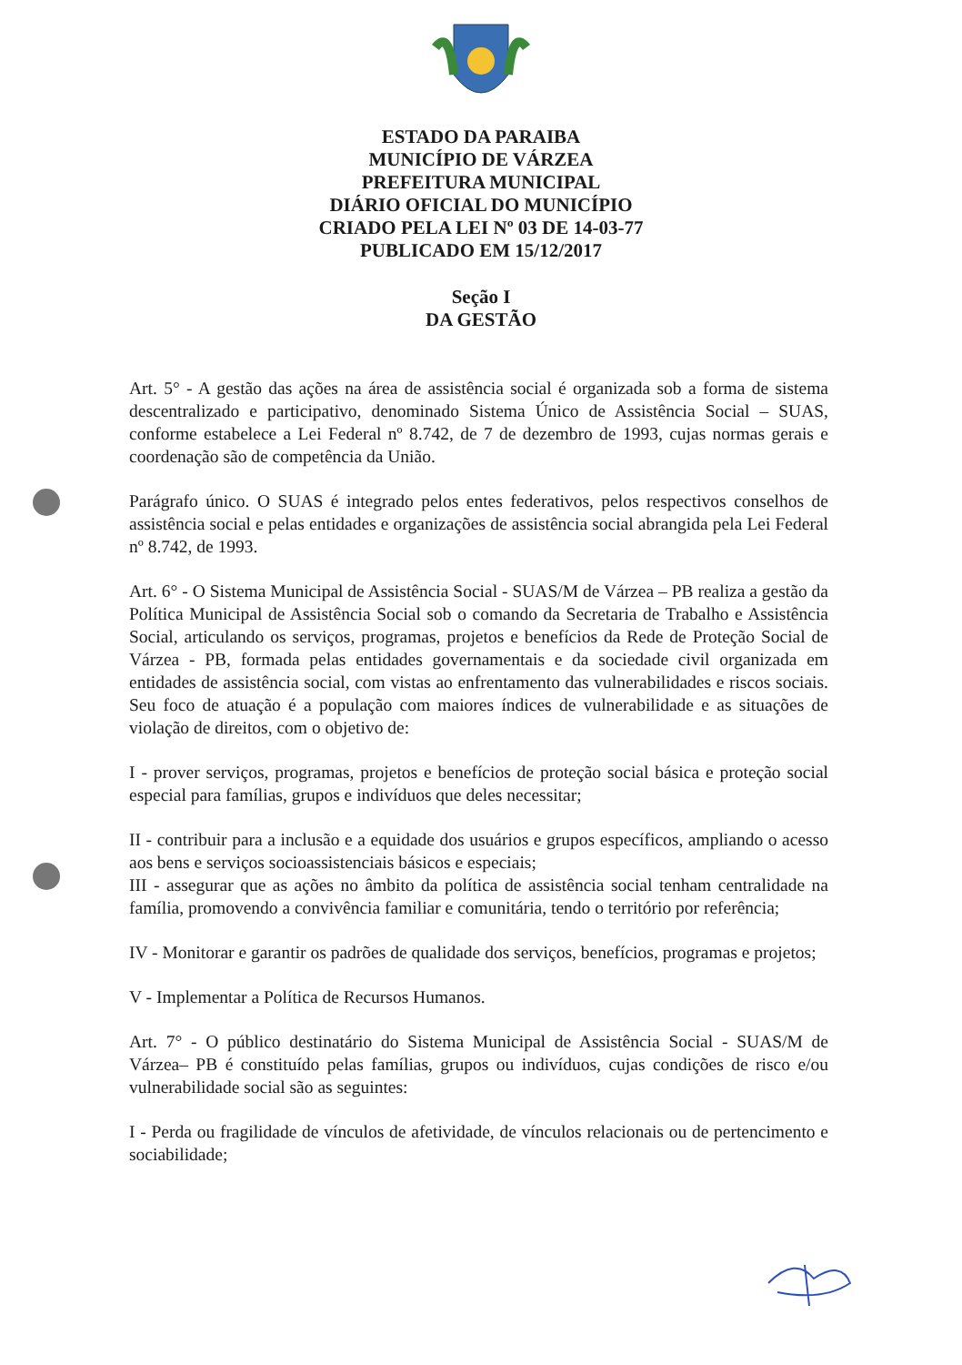ESTADO DA PARAIBA
MUNICÍPIO DE VÁRZEA
PREFEITURA MUNICIPAL
DIÁRIO OFICIAL DO MUNICÍPIO
CRIADO PELA LEI Nº 03 DE 14-03-77
PUBLICADO EM 15/12/2017
Seção I
DA GESTÃO
Art. 5° - A gestão das ações na área de assistência social é organizada sob a forma de sistema descentralizado e participativo, denominado Sistema Único de Assistência Social – SUAS, conforme estabelece a Lei Federal nº 8.742, de 7 de dezembro de 1993, cujas normas gerais e coordenação são de competência da União.
Parágrafo único. O SUAS é integrado pelos entes federativos, pelos respectivos conselhos de assistência social e pelas entidades e organizações de assistência social abrangida pela Lei Federal nº 8.742, de 1993.
Art. 6° - O Sistema Municipal de Assistência Social - SUAS/M de Várzea – PB realiza a gestão da Política Municipal de Assistência Social sob o comando da Secretaria de Trabalho e Assistência Social, articulando os serviços, programas, projetos e benefícios da Rede de Proteção Social de Várzea - PB, formada pelas entidades governamentais e da sociedade civil organizada em entidades de assistência social, com vistas ao enfrentamento das vulnerabilidades e riscos sociais. Seu foco de atuação é a população com maiores índices de vulnerabilidade e as situações de violação de direitos, com o objetivo de:
I - prover serviços, programas, projetos e benefícios de proteção social básica e proteção social especial para famílias, grupos e indivíduos que deles necessitar;
II - contribuir para a inclusão e a equidade dos usuários e grupos específicos, ampliando o acesso aos bens e serviços socioassistenciais básicos e especiais;
III - assegurar que as ações no âmbito da política de assistência social tenham centralidade na família, promovendo a convivência familiar e comunitária, tendo o território por referência;
IV - Monitorar e garantir os padrões de qualidade dos serviços, benefícios, programas e projetos;
V - Implementar a Política de Recursos Humanos.
Art. 7° - O público destinatário do Sistema Municipal de Assistência Social - SUAS/M de Várzea– PB é constituído pelas famílias, grupos ou indivíduos, cujas condições de risco e/ou vulnerabilidade social são as seguintes:
I - Perda ou fragilidade de vínculos de afetividade, de vínculos relacionais ou de pertencimento e sociabilidade;